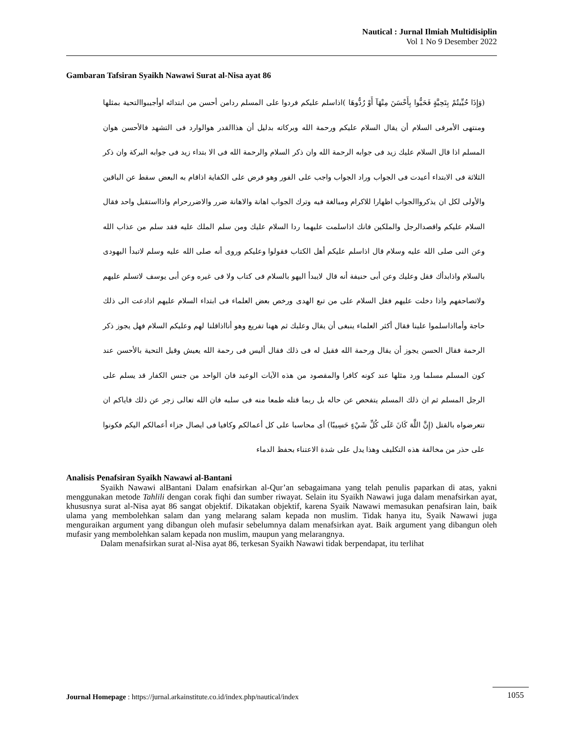Nautical : Jurnal Ilmiah Multidisiplin
Vol 1 No 9 Desember 2022
Gambaran Tafsiran Syaikh Nawawi Surat al-Nisa ayat 86
(وَإِذَا حُيِّيتُمْ بِتَحِيَّةٍ فَحَيُّوا بِأَحْسَنَ مِنْهَآ أَوْ رُدُّوهَا )اذاسلم عليكم فردوا على المسلم ردامن أحسن من ابتدائه اوأجيبواالتحية بمثلها ومنتهى الأمرفى السلام أن يقال السلام عليكم ورحمة الله وبركاته بدليل أن هذاالقدر هوالوارد فى التشهد فالأحسن هوان المسلم اذا قال السلام عليك زيد فى جوابه الرحمة الله وان ذكر السلام والرحمة الله فى الا بتداء زيد فى جوابه البركة وان ذكر الثلاثة فى الابتداء أعيدت فى الجواب وراد الجواب واجب على الفور وهو فرض على الكفاية اذاقام به البعض سقط عن الباقين والأولى لكل ان يذكرواالجواب اظهارا للاكرام ومبالغة فيه وترك الجواب اهانة والاهانة ضرر والاضررحرام واذااستقبل واحد فقال السلام عليكم واقصدالرجل والملكين فانك اذاسلمت عليهما ردا السلام عليك ومن سلم الملك عليه فقد سلم من عذاب الله وعن النى صلى الله عليه وسلام قال اذاسلم عليكم أهل الكتاب فقولوا وعليكم وروى أنه صلى الله عليه وسلم لاتبدأ اليهودى بالسلام واذابدأك فقل وعليك وعن أبى حنيفة أنه قال لايبدأ اليهو بالسلام فى كتاب ولا فى غيره وعن أبى يوسف لاتسلم عليهم ولاتصاحفهم واذا دخلت عليهم فقل السلام على من تبع الهدى ورخص بعض العلماء فى ابتداء السلام عليهم اذادعت الى ذلك حاجة وأمااذاسلموا علينا فقال أكثر العلماء ينبغى أن يقال وعليك ثم ههنا تفريع وهو أنااذاقلنا لهم وعليكم السلام فهل يجوز ذكر الرحمة فقال الحسن يجوز أن يقال ورحمة الله فقيل له فى ذلك فقال أليس فى رحمة الله يعيش وقيل التحية بالأحسن عند كون المسلم مسلما ورد مثلها عند كونه كافرا والمقصود من هذه الآيات الوعيد فان الواحد من جنس الكفار قد يسلم على الرجل المسلم ثم ان ذلك المسلم يتفحص عن حاله بل ربما قتله طمعا منه فى سلبه فان الله تعالى زجر عن ذلك فاياكم ان تتعرضواه بالقتل (إِنَّ اللَّهَ كَانَ عَلَى كُلِّ شَيْءٍ حَسِيبًا) أى محاسبا على كل أعمالكم وكافيا فى ايصال جزاء أعمالكم اليكم فكونوا على حذر من مخالفة هذه التكليف وهذا يدل على شدة الاعتناء بحفظ الدماء
Analisis Penafsiran Syaikh Nawawi al-Bantani
Syaikh Nawawi alBantani Dalam enafsirkan al-Qur’an sebagaimana yang telah penulis paparkan di atas, yakni menggunakan metode Tahlili dengan corak fiqhi dan sumber riwayat. Selain itu Syaikh Nawawi juga dalam menafsirkan ayat, khususnya surat al-Nisa ayat 86 sangat objektif. Dikatakan objektif, karena Syaik Nawawi memasukan penafsiran lain, baik ulama yang membolehkan salam dan yang melarang salam kepada non muslim. Tidak hanya itu, Syaik Nawawi juga menguraikan argument yang dibangun oleh mufasir sebelumnya dalam menafsirkan ayat. Baik argument yang dibangun oleh mufasir yang membolehkan salam kepada non muslim, maupun yang melarangnya.
Dalam menafsirkan surat al-Nisa ayat 86, terkesan Syaikh Nawawi tidak berpendapat, itu terlihat
Journal Homepage : https://jurnal.arkainstitute.co.id/index.php/nautical/index 1055